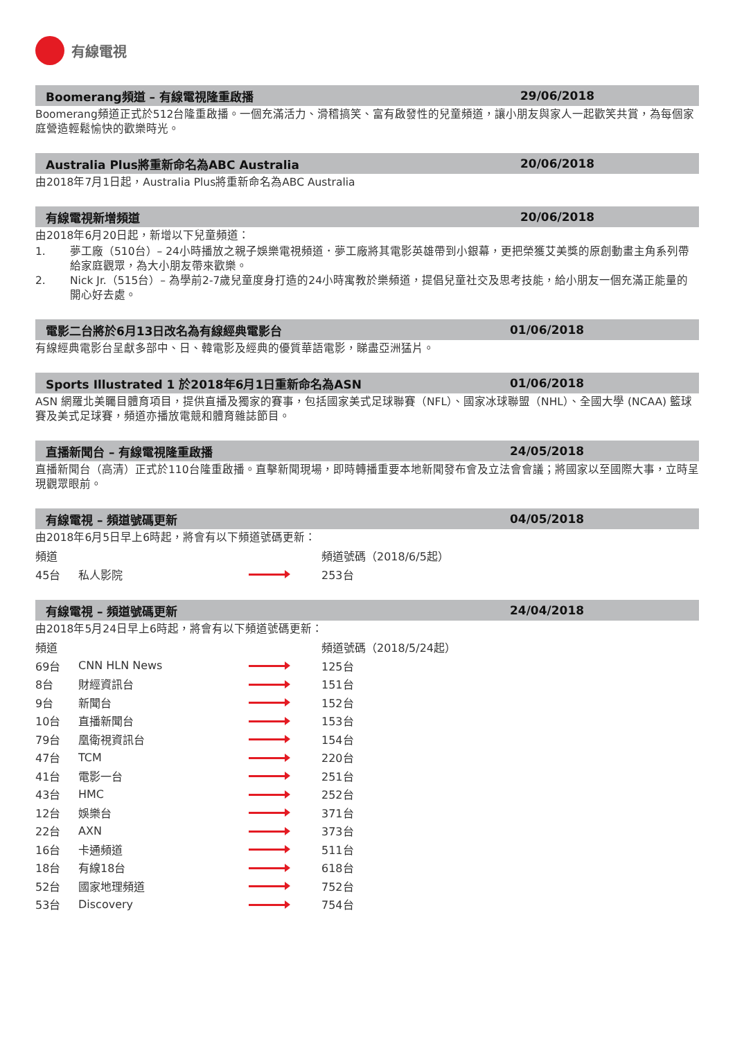有線電視
Boomerang頻道 – 有線電視隆重啟播 29/06/2018
Boomerang頻道正式於512台隆重啟播。一個充滿活力、滑稽搞笑、富有啟發性的兒童頻道，讓小朋友與家人一起歡笑共賞，為每個家庭營造輕鬆愉快的歡樂時光。
Australia Plus將重新命名為ABC Australia 20/06/2018
由2018年7月1日起，Australia Plus將重新命名為ABC Australia
有線電視新增頻道 20/06/2018
由2018年6月20日起，新增以下兒童頻道：
1. 夢工廠（510台）– 24小時播放之親子娛樂電視頻道．夢工廠將其電影英雄帶到小銀幕，更把榮獲艾美獎的原創動畫主角系列帶給家庭觀眾，為大小朋友帶來歡樂。
2. Nick Jr.（515台）– 為學前2-7歲兒童度身打造的24小時寓教於樂頻道，提倡兒童社交及思考技能，給小朋友一個充滿正能量的開心好去處。
電影二台將於6月13日改名為有線經典電影台 01/06/2018
有線經典電影台呈獻多部中、日、韓電影及經典的優質華語電影，睇盡亞洲猛片。
Sports Illustrated 1 於2018年6月1日重新命名為ASN 01/06/2018
ASN 網羅北美矚目體育項目，提供直播及獨家的賽事，包括國家美式足球聯賽（NFL）、國家冰球聯盟（NHL）、全國大學 (NCAA) 籃球賽及美式足球賽，頻道亦播放電競和體育雜誌節目。
直播新聞台 – 有線電視隆重啟播 24/05/2018
直播新聞台（高清）正式於110台隆重啟播。直擊新聞現場，即時轉播重要本地新聞發布會及立法會會議；將國家以至國際大事，立時呈現觀眾眼前。
有線電視 – 頻道號碼更新 04/05/2018
由2018年6月5日早上6時起，將會有以下頻道號碼更新：
| 頻道 | | | 頻道號碼（2018/6/5起） |
| 45台 | 私人影院 | | 253台 |
有線電視 – 頻道號碼更新 24/04/2018
由2018年5月24日早上6時起，將會有以下頻道號碼更新：
| 頻道 | | | 頻道號碼（2018/5/24起） |
| 69台 | CNN HLN News | | 125台 |
| 8台 | 財經資訊台 | | 151台 |
| 9台 | 新聞台 | | 152台 |
| 10台 | 直播新聞台 | | 153台 |
| 79台 | 凰衛視資訊台 | | 154台 |
| 47台 | TCM | | 220台 |
| 41台 | 電影一台 | | 251台 |
| 43台 | HMC | | 252台 |
| 12台 | 娛樂台 | | 371台 |
| 22台 | AXN | | 373台 |
| 16台 | 卡通頻道 | | 511台 |
| 18台 | 有線18台 | | 618台 |
| 52台 | 國家地理頻道 | | 752台 |
| 53台 | Discovery | | 754台 |